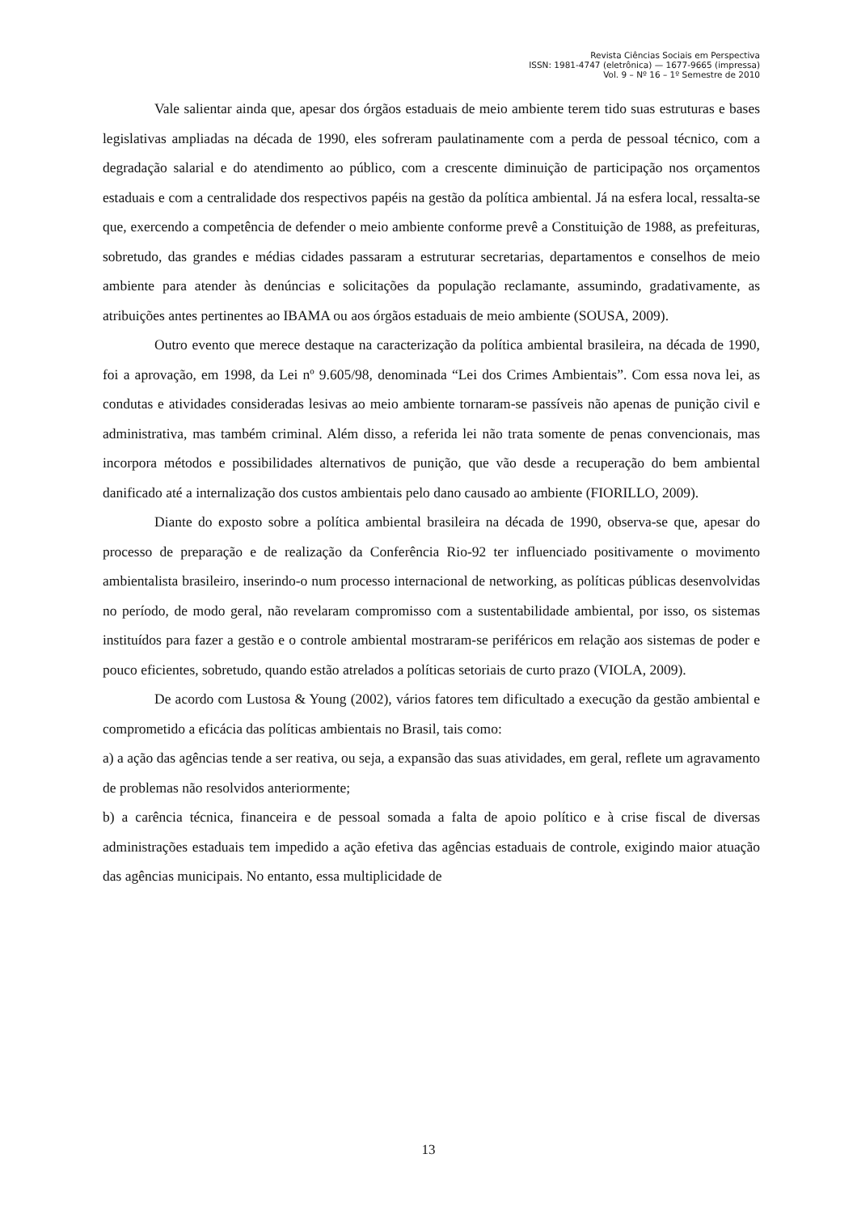Revista Ciências Sociais em Perspectiva
ISSN: 1981-4747 (eletrônica) — 1677-9665 (impressa)
Vol. 9 – Nº 16 – 1º Semestre de 2010
Vale salientar ainda que, apesar dos órgãos estaduais de meio ambiente terem tido suas estruturas e bases legislativas ampliadas na década de 1990, eles sofreram paulatinamente com a perda de pessoal técnico, com a degradação salarial e do atendimento ao público, com a crescente diminuição de participação nos orçamentos estaduais e com a centralidade dos respectivos papéis na gestão da política ambiental. Já na esfera local, ressalta-se que, exercendo a competência de defender o meio ambiente conforme prevê a Constituição de 1988, as prefeituras, sobretudo, das grandes e médias cidades passaram a estruturar secretarias, departamentos e conselhos de meio ambiente para atender às denúncias e solicitações da população reclamante, assumindo, gradativamente, as atribuições antes pertinentes ao IBAMA ou aos órgãos estaduais de meio ambiente (SOUSA, 2009).
Outro evento que merece destaque na caracterização da política ambiental brasileira, na década de 1990, foi a aprovação, em 1998, da Lei nº 9.605/98, denominada “Lei dos Crimes Ambientais”. Com essa nova lei, as condutas e atividades consideradas lesivas ao meio ambiente tornaram-se passíveis não apenas de punição civil e administrativa, mas também criminal. Além disso, a referida lei não trata somente de penas convencionais, mas incorpora métodos e possibilidades alternativos de punição, que vão desde a recuperação do bem ambiental danificado até a internalização dos custos ambientais pelo dano causado ao ambiente (FIORILLO, 2009).
Diante do exposto sobre a política ambiental brasileira na década de 1990, observa-se que, apesar do processo de preparação e de realização da Conferência Rio-92 ter influenciado positivamente o movimento ambientalista brasileiro, inserindo-o num processo internacional de networking, as políticas públicas desenvolvidas no período, de modo geral, não revelaram compromisso com a sustentabilidade ambiental, por isso, os sistemas instituídos para fazer a gestão e o controle ambiental mostraram-se periféricos em relação aos sistemas de poder e pouco eficientes, sobretudo, quando estão atrelados a políticas setoriais de curto prazo (VIOLA, 2009).
De acordo com Lustosa & Young (2002), vários fatores tem dificultado a execução da gestão ambiental e comprometido a eficácia das políticas ambientais no Brasil, tais como:
a) a ação das agências tende a ser reativa, ou seja, a expansão das suas atividades, em geral, reflete um agravamento de problemas não resolvidos anteriormente;
b) a carência técnica, financeira e de pessoal somada a falta de apoio político e à crise fiscal de diversas administrações estaduais tem impedido a ação efetiva das agências estaduais de controle, exigindo maior atuação das agências municipais. No entanto, essa multiplicidade de
13